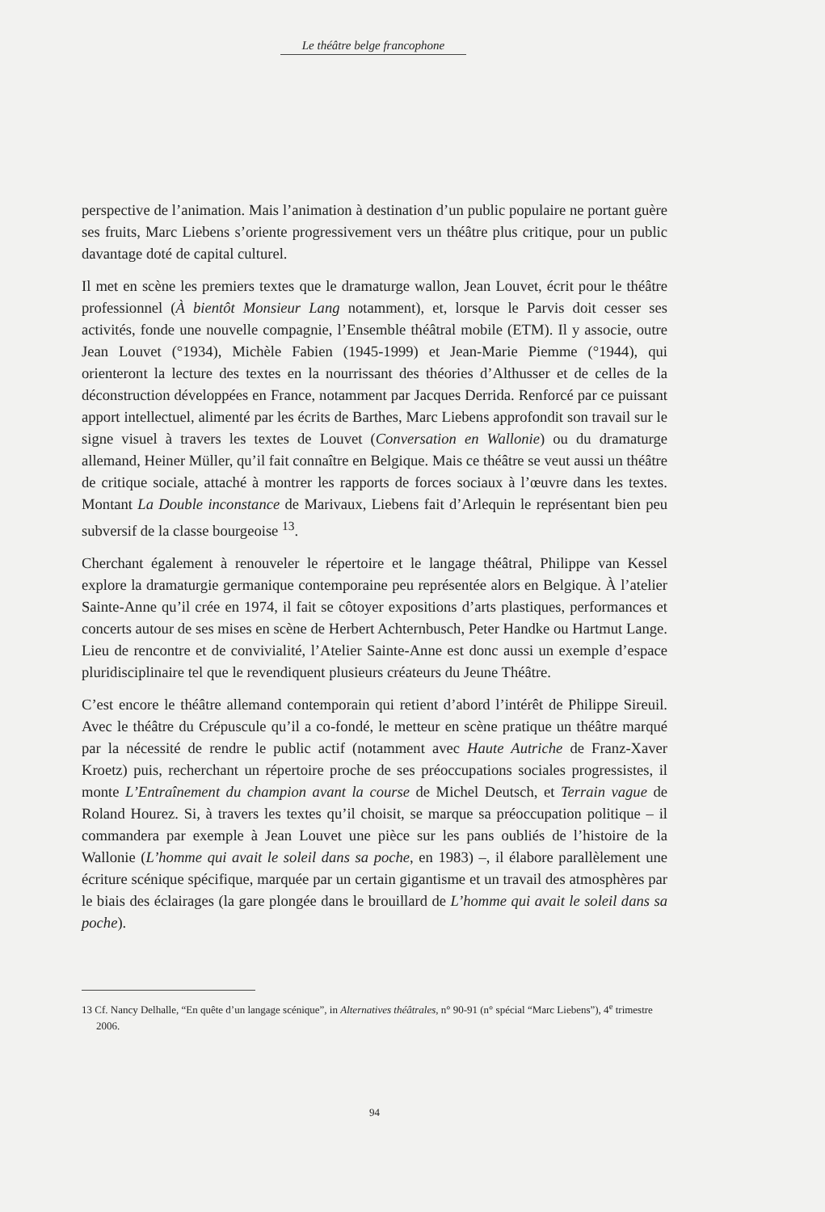Le théâtre belge francophone
perspective de l’animation. Mais l’animation à destination d’un public populaire ne portant guère ses fruits, Marc Liebens s’oriente progressivement vers un théâtre plus critique, pour un public davantage doté de capital culturel.
Il met en scène les premiers textes que le dramaturge wallon, Jean Louvet, écrit pour le théâtre professionnel (À bientôt Monsieur Lang notamment), et, lorsque le Parvis doit cesser ses activités, fonde une nouvelle compagnie, l’Ensemble théâtral mobile (ETM). Il y associe, outre Jean Louvet (°1934), Michèle Fabien (1945-1999) et Jean-Marie Piemme (°1944), qui orienteront la lecture des textes en la nourrissant des théories d’Althusser et de celles de la déconstruction développées en France, notamment par Jacques Derrida. Renforcé par ce puissant apport intellectuel, alimenté par les écrits de Barthes, Marc Liebens approfondit son travail sur le signe visuel à travers les textes de Louvet (Conversation en Wallonie) ou du dramaturge allemand, Heiner Müller, qu’il fait connaître en Belgique. Mais ce théâtre se veut aussi un théâtre de critique sociale, attaché à montrer les rapports de forces sociaux à l’œuvre dans les textes. Montant La Double inconstance de Marivaux, Liebens fait d’Arlequin le représentant bien peu subversif de la classe bourgeoise <sup>13</sup>.
Cherchant également à renouveler le répertoire et le langage théâtral, Philippe van Kessel explore la dramaturgie germanique contemporaine peu représentée alors en Belgique. À l’atelier Sainte-Anne qu’il crée en 1974, il fait se côtoyer expositions d’arts plastiques, performances et concerts autour de ses mises en scène de Herbert Achternbusch, Peter Handke ou Hartmut Lange. Lieu de rencontre et de convivialité, l’Atelier Sainte-Anne est donc aussi un exemple d’espace pluridisciplinaire tel que le revendiquent plusieurs créateurs du Jeune Théâtre.
C’est encore le théâtre allemand contemporain qui retient d’abord l’intérêt de Philippe Sireuil. Avec le théâtre du Crépuscule qu’il a co-fondé, le metteur en scène pratique un théâtre marqué par la nécessité de rendre le public actif (notamment avec Haute Autriche de Franz-Xaver Kroetz) puis, recherchant un répertoire proche de ses préoccupations sociales progressistes, il monte L’Entraînement du champion avant la course de Michel Deutsch, et Terrain vague de Roland Hourez. Si, à travers les textes qu’il choisit, se marque sa préoccupation politique – il commandera par exemple à Jean Louvet une pièce sur les pans oubliés de l’histoire de la Wallonie (L’homme qui avait le soleil dans sa poche, en 1983) –, il élabore parallèlement une écriture scénique spécifique, marquée par un certain gigantisme et un travail des atmosphères par le biais des éclairages (la gare plongée dans le brouillard de L’homme qui avait le soleil dans sa poche).
13 Cf. Nancy Delhalle, “En quête d’un langage scénique”, in Alternatives théâtrales, n° 90-91 (n° spécial “Marc Liebens”), 4<sup>e</sup> trimestre 2006.
94